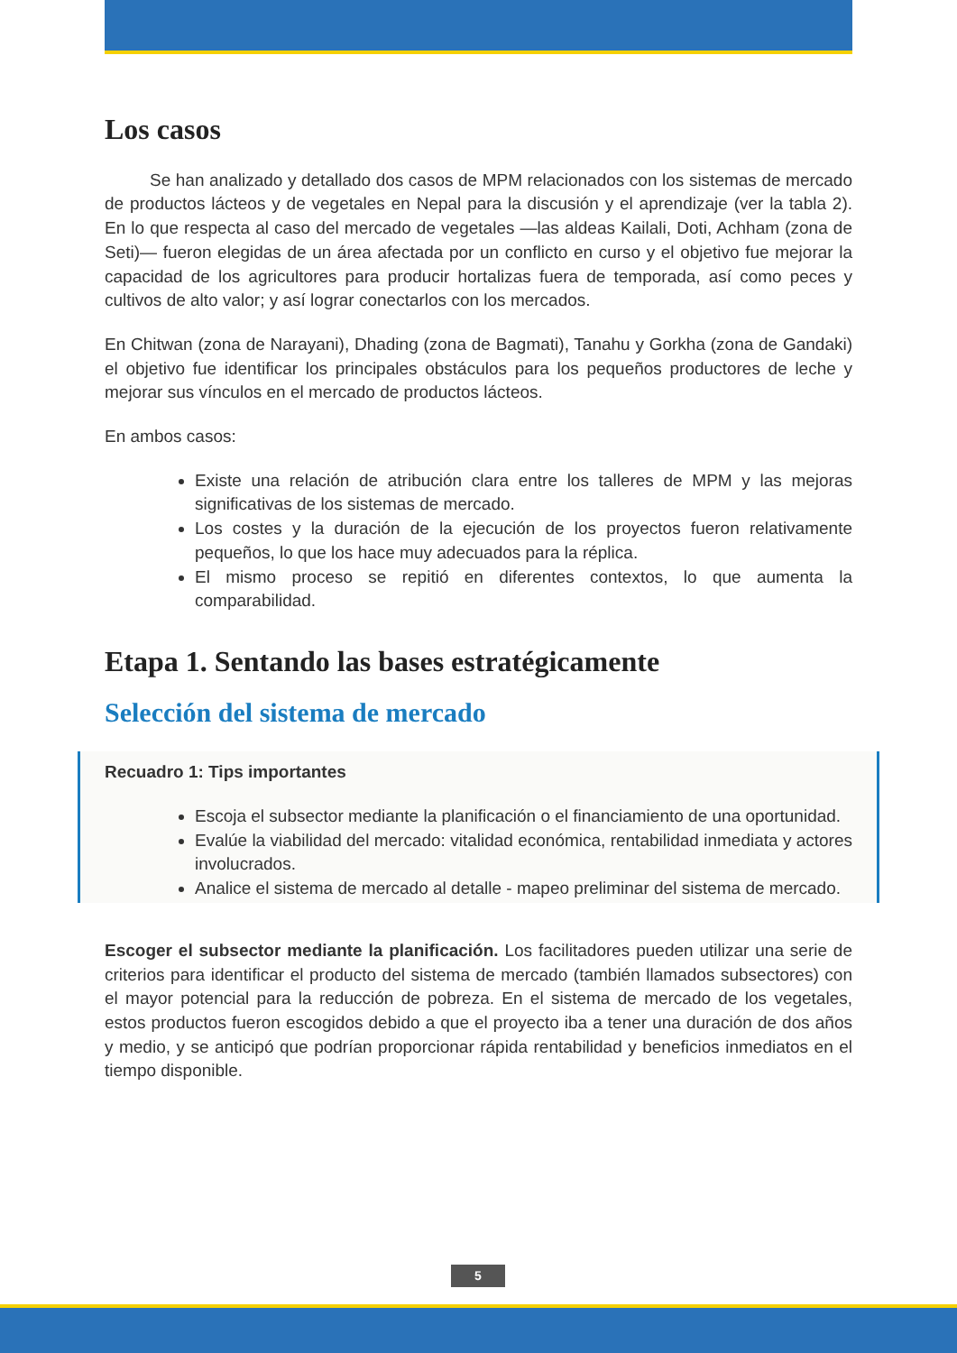Los casos
Se han analizado y detallado dos casos de MPM relacionados con los sistemas de mercado de productos lácteos y de vegetales en Nepal para la discusión y el aprendizaje (ver la tabla 2). En lo que respecta al caso del mercado de vegetales —las aldeas Kailali, Doti, Achham (zona de Seti)— fueron elegidas de un área afectada por un conflicto en curso y el objetivo fue mejorar la capacidad de los agricultores para producir hortalizas fuera de temporada, así como peces y cultivos de alto valor; y así lograr conectarlos con los mercados.
En Chitwan (zona de Narayani), Dhading (zona de Bagmati), Tanahu y Gorkha (zona de Gandaki) el objetivo fue identificar los principales obstáculos para los pequeños productores de leche y mejorar sus vínculos en el mercado de productos lácteos.
En ambos casos:
Existe una relación de atribución clara entre los talleres de MPM y las mejoras significativas de los sistemas de mercado.
Los costes y la duración de la ejecución de los proyectos fueron relativamente pequeños, lo que los hace muy adecuados para la réplica.
El mismo proceso se repitió en diferentes contextos, lo que aumenta la comparabilidad.
Etapa 1. Sentando las bases estratégicamente
Selección del sistema de mercado
Recuadro 1: Tips importantes
Escoja el subsector mediante la planificación o el financiamiento de una oportunidad.
Evalúe la viabilidad del mercado: vitalidad económica, rentabilidad inmediata y actores involucrados.
Analice el sistema de mercado al detalle - mapeo preliminar del sistema de mercado.
Escoger el subsector mediante la planificación. Los facilitadores pueden utilizar una serie de criterios para identificar el producto del sistema de mercado (también llamados subsectores) con el mayor potencial para la reducción de pobreza. En el sistema de mercado de los vegetales, estos productos fueron escogidos debido a que el proyecto iba a tener una duración de dos años y medio, y se anticipó que podrían proporcionar rápida rentabilidad y beneficios inmediatos en el tiempo disponible.
5